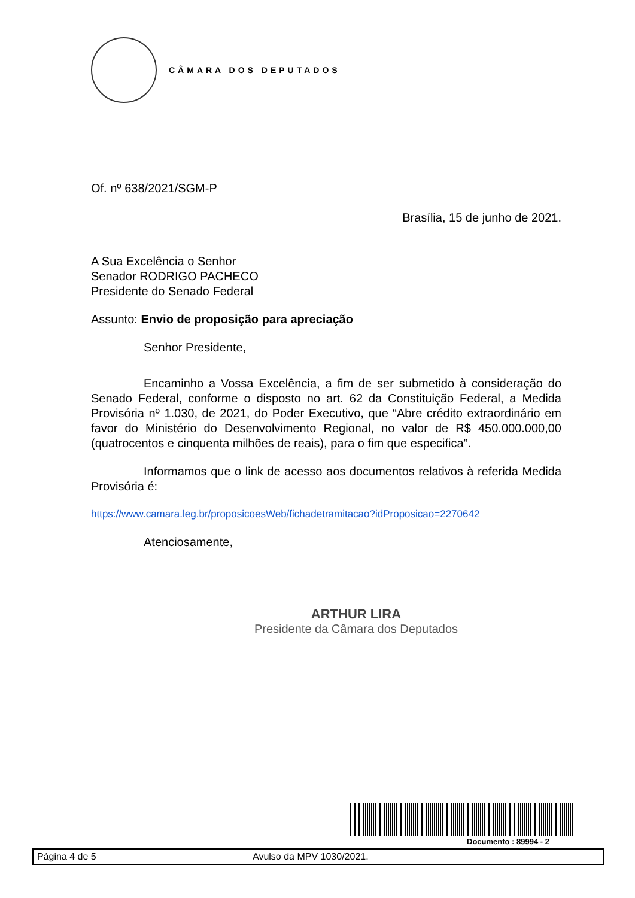CÂMARA DOS DEPUTADOS
Of. nº 638/2021/SGM-P
Brasília, 15 de junho de 2021.
A Sua Excelência o Senhor
Senador RODRIGO PACHECO
Presidente do Senado Federal
Assunto: Envio de proposição para apreciação
Senhor Presidente,
Encaminho a Vossa Excelência, a fim de ser submetido à consideração do Senado Federal, conforme o disposto no art. 62 da Constituição Federal, a Medida Provisória nº 1.030, de 2021, do Poder Executivo, que “Abre crédito extraordinário em favor do Ministério do Desenvolvimento Regional, no valor de R$ 450.000.000,00 (quatrocentos e cinquenta milhões de reais), para o fim que especifica”.
Informamos que o link de acesso aos documentos relativos à referida Medida Provisória é:
https://www.camara.leg.br/proposicoesWeb/fichadetramitacao?idProposicao=2270642
Atenciosamente,
ARTHUR LIRA
Presidente da Câmara dos Deputados
Documento : 89994 - 2
Página 4 de 5 Avulso da MPV 1030/2021.